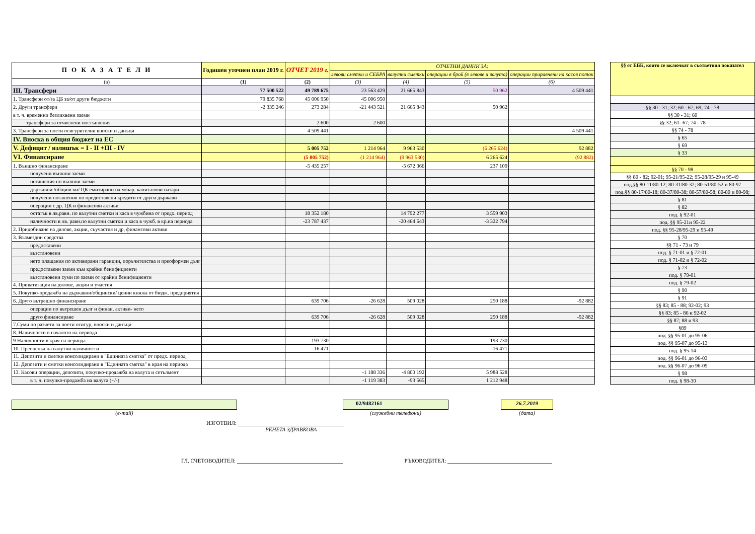| П О К А З А Т Е Л И | Годишен уточнен план 2019 г. | ОТЧЕТ 2019 г. | ОТЧЕТНИ ДАННИ ЗА: | | | |
| --- | --- | --- | --- | --- | --- | --- |
| | | | левови сметки и СЕБРА | валутни сметки | операции в брой (в левове и валута) | операции приравнени на касов поток |
| (a) | (1) | (2) | (3) | (4) | (5) | (6) |
| III. Трансфери | 77 500 522 | 49 789 675 | 23 563 429 | 21 665 843 | 50 962 | 4 509 441 |
| 1. Трансфери от/за ЦБ за/от други бюджети | 79 835 768 | 45 006 950 | 45 006 950 | | | |
| 2. Други трансфери | -2 335 246 | 273 284 | -21 443 521 | 21 665 843 | 50 962 | |
| в т. ч. временни безлихвени заеми | | | | | | |
| трансфери за отчислени постъпления | | 2 600 | 2 600 | | | |
| 3. Трансфери за поети осигурителни вноски и данъци | | 4 509 441 | | | | 4 509 441 |
| IV. Вноска в общия бюджет на ЕС | | | | | | |
| V. Дефицит / излишък = I - II +III - IV | | 5 005 752 | 1 214 964 | 9 963 530 | (6 265 624) | 92 882 |
| VI. Финансиране | | (5 005 752) | (1 214 964) | (9 963 530) | 6 265 624 | (92 882) |
| 1. Външно финансиране | | -5 435 257 | | -5 672 366 | 237 109 | |
| получени външни заеми | | | | | | |
| погашения по външни заеми | | | | | | |
| държавни /общински/ ЦК емитирани на м/нар. капиталови пазари | | | | | | |
| получени погашения по предоставени кредити от други държави | | | | | | |
| операции с др. ЦК и финансови активи | | | | | | |
| остатък в лв.равн. по валутни сметки и каса в чужбина от предх. период | | 18 352 180 | | 14 792 277 | 3 559 903 | |
| наличности в лв. равн.по валутни сметки и каса в чужб. в кр.на периода | | -23 787 437 | | -20 464 643 | -3 322 794 | |
| 2. Придобиване на дялове, акции, съучастия и др, финансови активи | | | | | | |
| 3. Възмездни средства | | | | | | |
| предоставени | | | | | | |
| възстановени | | | | | | |
| нето плащания по активирани гаранции, поръчителства и преоформен дълг | | | | | | |
| предоставени заеми към крайни бенифициенти | | | | | | |
| възстановени суми по заеми от крайни бенифициенти | | | | | | |
| 4. Приватизация на дялове, акции и участия | | | | | | |
| 5. Покупко-продажба на държавни/общински/ ценни книжа от бюдж. предприятия | | | | | | |
| 6. Друго вътрешно финансиране | | 639 706 | -26 628 | 509 028 | 250 188 | -92 882 |
| операции по вътрешен дълг и финан. активи- нето | | | | | | |
| друго финансиране | | 639 706 | -26 628 | 509 028 | 250 188 | -92 882 |
| 7.Суми по разчети за поети осигур, вноски и данъци | | | | | | |
| 8. Наличности в началото на периода | | | | | | |
| 9 Наличности в края на периода | | -193 730 | | | -193 730 | |
| 10. Преоценка на валутни наличности | | -16 471 | | | -16 471 | |
| 11. Депозити и сметки консолидирани в "Единната сметка" от предх. период | | | | | | |
| 12. Депозити и сметки консолидирани в "Единната сметка" в края на периода | | | | | | |
| 13. Касови операции, депозити, покупко-продажба на валута и сетълмент | | | -1 188 336 | -4 800 192 | 5 988 528 | |
| в т. ч. покупко-продажба на валута (+/-) | | | -1 119 383 | -93 565 | 1 212 948 | |
| §§ от ЕБК, които се включват в съответния показател |
| --- |
| §§ 30 - 31; 32; 60 - 67; 69; 74 - 78 |
| §§ 30 - 31; 60 |
| §§ 32; 61- 67; 74 - 78 |
| §§ 74 - 78 |
| § 65 |
| § 69 |
| § 33 |
| §§ 70 - 98 |
| §§ 80 - 82; 92-01; 95-21/95-22; 95-28/95-29 и 95-49 |
| под.§§ 80-11/80-12; 80-31/80-32; 80-51/80-52 и 80-97 |
| под.§§ 80-17/80-18; 80-37/80-38; 80-57/80-58; 80-80 и 80-98; |
| § 81 |
| § 82 |
| под. § 92-01 |
| под. §§ 95-21и 95-22 |
| под. §§ 95-28/95-29 и 95-49 |
| § 70 |
| §§ 71 - 73 и 79 |
| под. § 71-01 и § 72-01 |
| под. § 71-02 и § 72-02 |
| § 73 |
| под. § 79-01 |
| под. § 79-02 |
| § 90 |
| § 91 |
| §§ 83; 85 - 88; 92-02; 93 |
| §§ 83; 85 - 86 и 92-02 |
| §§ 87; 88 и 93 |
| §89 |
| под. §§ 95-01 до 95-06 |
| под. §§ 95-07 до 95-13 |
| под. § 95-14 |
| под. §§ 96-01 до 96-03 |
| под. §§ 96-07 до 96-09 |
| § 98 |
| под. § 98-30 |
(e-mail)
02/9482161
(служебни телефони)
26.7.2019
(дата)
ИЗГОТВИЛ:
РЕНЕТА ЗДРАВКОВА
ГЛ. СЧЕТОВОДИТЕЛ: РЪКОВОДИТЕЛ: